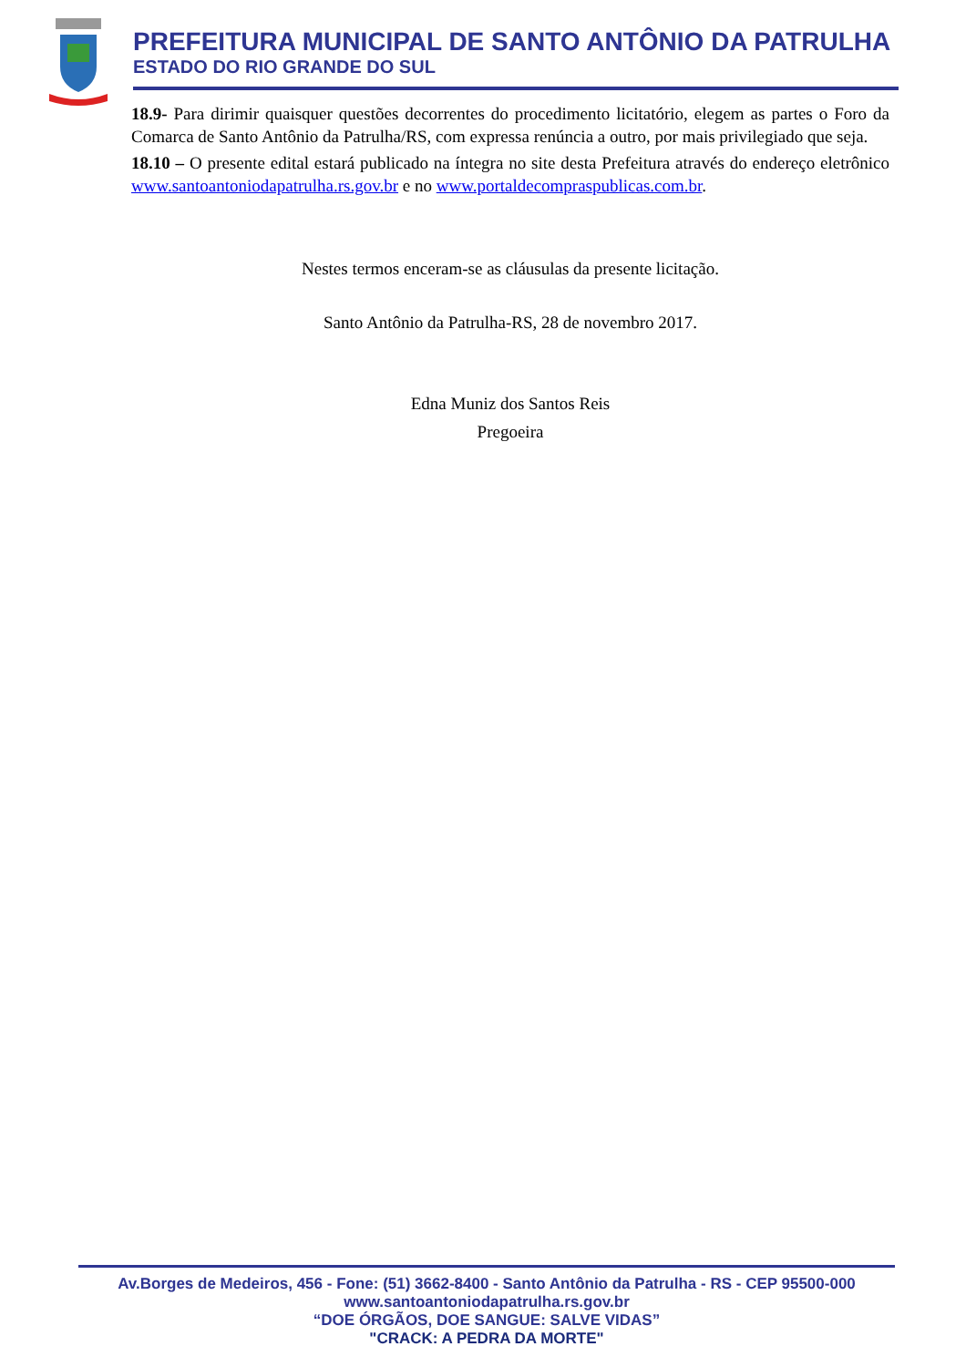PREFEITURA MUNICIPAL DE SANTO ANTÔNIO DA PATRULHA
ESTADO DO RIO GRANDE DO SUL
18.9- Para dirimir quaisquer questões decorrentes do procedimento licitatório, elegem as partes o Foro da Comarca de Santo Antônio da Patrulha/RS, com expressa renúncia a outro, por mais privilegiado que seja.
18.10 – O presente edital estará publicado na íntegra no site desta Prefeitura através do endereço eletrônico www.santoantoniodapatrulha.rs.gov.br e no www.portaldecompraspublicas.com.br.
Nestes termos enceram-se as cláusulas da presente licitação.
Santo Antônio da Patrulha-RS, 28 de novembro 2017.
Edna Muniz dos Santos Reis
Pregoeira
Av.Borges de Medeiros, 456 - Fone: (51) 3662-8400 - Santo Antônio da Patrulha - RS - CEP 95500-000
www.santoantoniodapatrulha.rs.gov.br
“DOE ÓRGÃOS, DOE SANGUE: SALVE VIDAS”
"CRACK: A PEDRA DA MORTE"